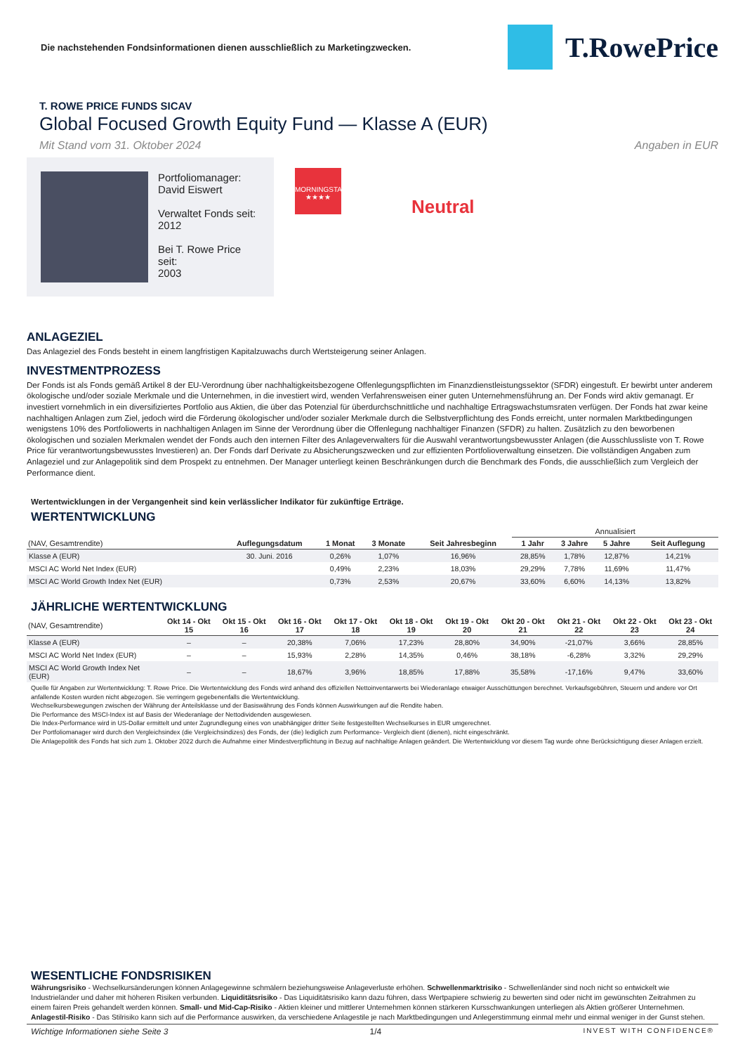Die nachstehenden Fondsinformationen dienen ausschließlich zu Marketingzwecken.
T.RowePrice
T. ROWE PRICE FUNDS SICAV
Global Focused Growth Equity Fund — Klasse A (EUR)
Mit Stand vom 31. Oktober 2024 Angaben in EUR
Portfoliomanager:
David Eiswert
Verwaltet Fonds seit:
2012
Bei T. Rowe Price seit:
2003
MORNINGSTAR
★★★★
Neutral
ANLAGEZIEL
Das Anlageziel des Fonds besteht in einem langfristigen Kapitalzuwachs durch Wertsteigerung seiner Anlagen.
INVESTMENTPROZESS
Der Fonds ist als Fonds gemäß Artikel 8 der EU-Verordnung über nachhaltigkeitsbezogene Offenlegungspflichten im Finanzdienstleistungssektor (SFDR) eingestuft. Er bewirbt unter anderem ökologische und/oder soziale Merkmale und die Unternehmen, in die investiert wird, wenden Verfahrensweisen einer guten Unternehmensführung an. Der Fonds wird aktiv gemanagt. Er investiert vornehmlich in ein diversifiziertes Portfolio aus Aktien, die über das Potenzial für überdurchschnittliche und nachhaltige Ertragswachstumsraten verfügen. Der Fonds hat zwar keine nachhaltigen Anlagen zum Ziel, jedoch wird die Förderung ökologischer und/oder sozialer Merkmale durch die Selbstverpflichtung des Fonds erreicht, unter normalen Marktbedingungen wenigstens 10% des Portfoliowerts in nachhaltigen Anlagen im Sinne der Verordnung über die Offenlegung nachhaltiger Finanzen (SFDR) zu halten. Zusätzlich zu den beworbenen ökologischen und sozialen Merkmalen wendet der Fonds auch den internen Filter des Anlageverwalters für die Auswahl verantwortungsbewusster Anlagen (die Ausschlussliste von T. Rowe Price für verantwortungsbewusstes Investieren) an. Der Fonds darf Derivate zu Absicherungszwecken und zur effizienten Portfolioverwaltung einsetzen. Die vollständigen Angaben zum Anlageziel und zur Anlagepolitik sind dem Prospekt zu entnehmen. Der Manager unterliegt keinen Beschränkungen durch die Benchmark des Fonds, die ausschließlich zum Vergleich der Performance dient.
Wertentwicklungen in der Vergangenheit sind kein verlässlicher Indikator für zukünftige Erträge.
WERTENTWICKLUNG
| | | | | | Annualisiert | | | |
| --- | --- | --- | --- | --- | --- | --- | --- | --- |
| (NAV, Gesamtrendite) | Auflegungsdatum | 1 Monat | 3 Monate | Seit Jahresbeginn | 1 Jahr | 3 Jahre | 5 Jahre | Seit Auflegung |
| Klasse A (EUR) | 30. Juni. 2016 | 0,26% | 1,07% | 16,96% | 28,85% | 1,78% | 12,87% | 14,21% |
| MSCI AC World Net Index (EUR) | | 0,49% | 2,23% | 18,03% | 29,29% | 7,78% | 11,69% | 11,47% |
| MSCI AC World Growth Index Net (EUR) | | 0,73% | 2,53% | 20,67% | 33,60% | 6,60% | 14,13% | 13,82% |
JÄHRLICHE WERTENTWICKLUNG
| (NAV, Gesamtrendite) | Okt 14 - Okt 15 | Okt 15 - Okt 16 | Okt 16 - Okt 17 | Okt 17 - Okt 18 | Okt 18 - Okt 19 | Okt 19 - Okt 20 | Okt 20 - Okt 21 | Okt 21 - Okt 22 | Okt 22 - Okt 23 | Okt 23 - Okt 24 |
| --- | --- | --- | --- | --- | --- | --- | --- | --- | --- | --- |
| Klasse A (EUR) | – | – | 20,38% | 7,06% | 17,23% | 28,80% | 34,90% | -21,07% | 3,66% | 28,85% |
| MSCI AC World Net Index (EUR) | – | – | 15,93% | 2,28% | 14,35% | 0,46% | 38,18% | -6,28% | 3,32% | 29,29% |
| MSCI AC World Growth Index Net (EUR) | – | – | 18,67% | 3,96% | 18,85% | 17,88% | 35,58% | -17,16% | 9,47% | 33,60% |
Quelle für Angaben zur Wertentwicklung: T. Rowe Price. Die Wertentwicklung des Fonds wird anhand des offiziellen Nettoinventarwerts bei Wiederanlage etwaiger Ausschüttungen berechnet. Verkaufsgebühren, Steuern und andere vor Ort anfallende Kosten wurden nicht abgezogen. Sie verringern gegebenenfalls die Wertentwicklung.
Wechselkursbewegungen zwischen der Währung der Anteilsklasse und der Basiswährung des Fonds können Auswirkungen auf die Rendite haben.
Die Performance des MSCI-Index ist auf Basis der Wiederanlage der Nettodividenden ausgewiesen.
Die Index-Performance wird in US-Dollar ermittelt und unter Zugrundlegung eines von unabhängiger dritter Seite festgestellten Wechselkurses in EUR umgerechnet.
Der Portfoliomanager wird durch den Vergleichsindex (die Vergleichsindizes) des Fonds, der (die) lediglich zum Performance- Vergleich dient (dienen), nicht eingeschränkt.
Die Anlagepolitik des Fonds hat sich zum 1. Oktober 2022 durch die Aufnahme einer Mindestverpflichtung in Bezug auf nachhaltige Anlagen geändert. Die Wertentwicklung vor diesem Tag wurde ohne Berücksichtigung dieser Anlagen erzielt.
WESENTLICHE FONDSRISIKEN
Währungsrisiko - Wechselkursänderungen können Anlagegewinne schmälern beziehungsweise Anlageverluste erhöhen. Schwellenmarktrisiko - Schwellenländer sind noch nicht so entwickelt wie Industrieländer und daher mit höheren Risiken verbunden. Liquiditätsrisiko - Das Liquiditätsrisiko kann dazu führen, dass Wertpapiere schwierig zu bewerten sind oder nicht im gewünschten Zeitrahmen zu einem fairen Preis gehandelt werden können. Small- und Mid-Cap-Risiko - Aktien kleiner und mittlerer Unternehmen können stärkeren Kursschwankungen unterliegen als Aktien größerer Unternehmen. Anlagestil-Risiko - Das Stilrisiko kann sich auf die Performance auswirken, da verschiedene Anlagestile je nach Marktbedingungen und Anlegerstimmung einmal mehr und einmal weniger in der Gunst stehen.
Wichtige Informationen siehe Seite 3 1/4 INVEST WITH CONFIDENCE®